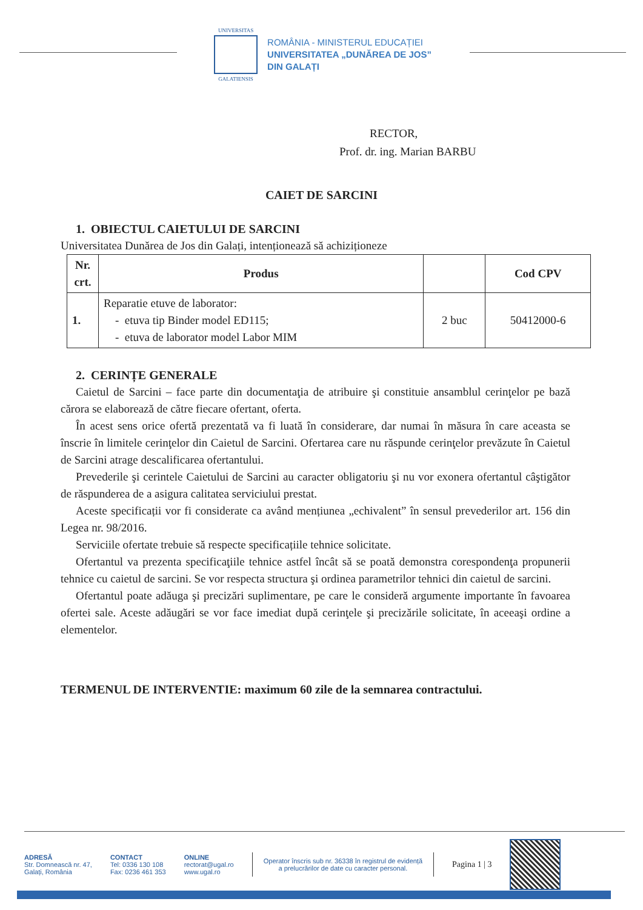UNIVERSITAS
GALATIENSIS
ROMÂNIA - MINISTERUL EDUCAȚIEI
UNIVERSITATEA „DUNĂREA DE JOS”
DIN GALAȚI
RECTOR,
Prof. dr. ing. Marian BARBU
CAIET DE SARCINI
1. OBIECTUL CAIETULUI DE SARCINI
Universitatea Dunărea de Jos din Galați, intenționează să achiziționeze
| Nr. crt. | Produs | | Cod CPV |
| --- | --- | --- | --- |
| 1. | Reparatie etuve de laborator: - etuva tip Binder model ED115; - etuva de laborator model Labor MIM | 2 buc | 50412000-6 |
2. CERINȚE GENERALE
Caietul de Sarcini – face parte din documentaţia de atribuire şi constituie ansamblul cerinţelor pe bază cărora se elaborează de către fiecare ofertant, oferta.
În acest sens orice ofertă prezentată va fi luată în considerare, dar numai în măsura în care aceasta se înscrie în limitele cerinţelor din Caietul de Sarcini. Ofertarea care nu răspunde cerinţelor prevăzute în Caietul de Sarcini atrage descalificarea ofertantului.
Prevederile şi cerintele Caietului de Sarcini au caracter obligatoriu şi nu vor exonera ofertantul câştigător de răspunderea de a asigura calitatea serviciului prestat.
Aceste specificații vor fi considerate ca având mențiunea „echivalent” în sensul prevederilor art. 156 din Legea nr. 98/2016.
Serviciile ofertate trebuie să respecte specificațiile tehnice solicitate.
Ofertantul va prezenta specificaţiile tehnice astfel încât să se poată demonstra corespondenţa propunerii tehnice cu caietul de sarcini. Se vor respecta structura şi ordinea parametrilor tehnici din caietul de sarcini.
Ofertantul poate adăuga şi precizări suplimentare, pe care le consideră argumente importante în favoarea ofertei sale. Aceste adăugări se vor face imediat după cerinţele şi precizările solicitate, în aceeaşi ordine a elementelor.
TERMENUL DE INTERVENTIE: maximum 60 zile de la semnarea contractului.
ADRESĂ
Str. Domnească nr. 47,
Galați, România
CONTACT
Tel: 0336 130 108
Fax: 0236 461 353
ONLINE
rectorat@ugal.ro
www.ugal.ro
Operator înscris sub nr. 36338 în registrul de evidență
a prelucrărilor de date cu caracter personal.
Pagina 1 | 3